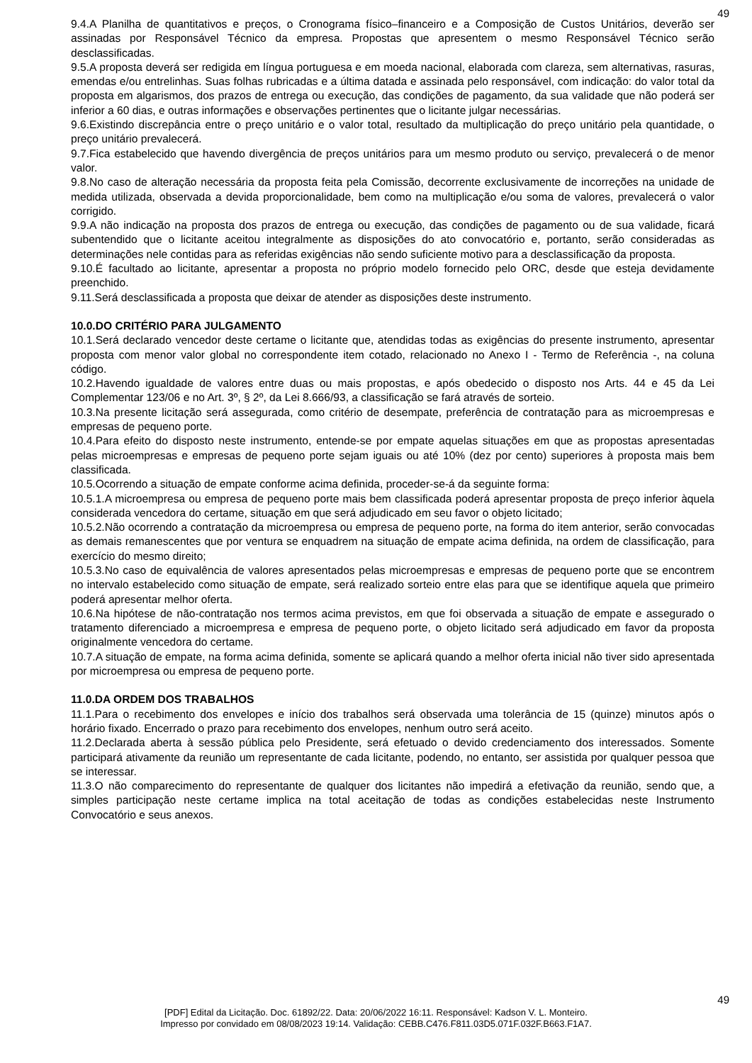49
9.4.A Planilha de quantitativos e preços, o Cronograma físico–financeiro e a Composição de Custos Unitários, deverão ser assinadas por Responsável Técnico da empresa. Propostas que apresentem o mesmo Responsável Técnico serão desclassificadas.
9.5.A proposta deverá ser redigida em língua portuguesa e em moeda nacional, elaborada com clareza, sem alternativas, rasuras, emendas e/ou entrelinhas. Suas folhas rubricadas e a última datada e assinada pelo responsável, com indicação: do valor total da proposta em algarismos, dos prazos de entrega ou execução, das condições de pagamento, da sua validade que não poderá ser inferior a 60 dias, e outras informações e observações pertinentes que o licitante julgar necessárias.
9.6.Existindo discrepância entre o preço unitário e o valor total, resultado da multiplicação do preço unitário pela quantidade, o preço unitário prevalecerá.
9.7.Fica estabelecido que havendo divergência de preços unitários para um mesmo produto ou serviço, prevalecerá o de menor valor.
9.8.No caso de alteração necessária da proposta feita pela Comissão, decorrente exclusivamente de incorreções na unidade de medida utilizada, observada a devida proporcionalidade, bem como na multiplicação e/ou soma de valores, prevalecerá o valor corrigido.
9.9.A não indicação na proposta dos prazos de entrega ou execução, das condições de pagamento ou de sua validade, ficará subentendido que o licitante aceitou integralmente as disposições do ato convocatório e, portanto, serão consideradas as determinações nele contidas para as referidas exigências não sendo suficiente motivo para a desclassificação da proposta.
9.10.É facultado ao licitante, apresentar a proposta no próprio modelo fornecido pelo ORC, desde que esteja devidamente preenchido.
9.11.Será desclassificada a proposta que deixar de atender as disposições deste instrumento.
10.0.DO CRITÉRIO PARA JULGAMENTO
10.1.Será declarado vencedor deste certame o licitante que, atendidas todas as exigências do presente instrumento, apresentar proposta com menor valor global no correspondente item cotado, relacionado no Anexo I - Termo de Referência -, na coluna código.
10.2.Havendo igualdade de valores entre duas ou mais propostas, e após obedecido o disposto nos Arts. 44 e 45 da Lei Complementar 123/06 e no Art. 3º, § 2º, da Lei 8.666/93, a classificação se fará através de sorteio.
10.3.Na presente licitação será assegurada, como critério de desempate, preferência de contratação para as microempresas e empresas de pequeno porte.
10.4.Para efeito do disposto neste instrumento, entende-se por empate aquelas situações em que as propostas apresentadas pelas microempresas e empresas de pequeno porte sejam iguais ou até 10% (dez por cento) superiores à proposta mais bem classificada.
10.5.Ocorrendo a situação de empate conforme acima definida, proceder-se-á da seguinte forma:
10.5.1.A microempresa ou empresa de pequeno porte mais bem classificada poderá apresentar proposta de preço inferior àquela considerada vencedora do certame, situação em que será adjudicado em seu favor o objeto licitado;
10.5.2.Não ocorrendo a contratação da microempresa ou empresa de pequeno porte, na forma do item anterior, serão convocadas as demais remanescentes que por ventura se enquadrem na situação de empate acima definida, na ordem de classificação, para exercício do mesmo direito;
10.5.3.No caso de equivalência de valores apresentados pelas microempresas e empresas de pequeno porte que se encontrem no intervalo estabelecido como situação de empate, será realizado sorteio entre elas para que se identifique aquela que primeiro poderá apresentar melhor oferta.
10.6.Na hipótese de não-contratação nos termos acima previstos, em que foi observada a situação de empate e assegurado o tratamento diferenciado a microempresa e empresa de pequeno porte, o objeto licitado será adjudicado em favor da proposta originalmente vencedora do certame.
10.7.A situação de empate, na forma acima definida, somente se aplicará quando a melhor oferta inicial não tiver sido apresentada por microempresa ou empresa de pequeno porte.
11.0.DA ORDEM DOS TRABALHOS
11.1.Para o recebimento dos envelopes e início dos trabalhos será observada uma tolerância de 15 (quinze) minutos após o horário fixado. Encerrado o prazo para recebimento dos envelopes, nenhum outro será aceito.
11.2.Declarada aberta à sessão pública pelo Presidente, será efetuado o devido credenciamento dos interessados. Somente participará ativamente da reunião um representante de cada licitante, podendo, no entanto, ser assistida por qualquer pessoa que se interessar.
11.3.O não comparecimento do representante de qualquer dos licitantes não impedirá a efetivação da reunião, sendo que, a simples participação neste certame implica na total aceitação de todas as condições estabelecidas neste Instrumento Convocatório e seus anexos.
49
[PDF] Edital da Licitação. Doc. 61892/22. Data: 20/06/2022 16:11. Responsável: Kadson V. L. Monteiro.
Impresso por convidado em 08/08/2023 19:14. Validação: CEBB.C476.F811.03D5.071F.032F.B663.F1A7.